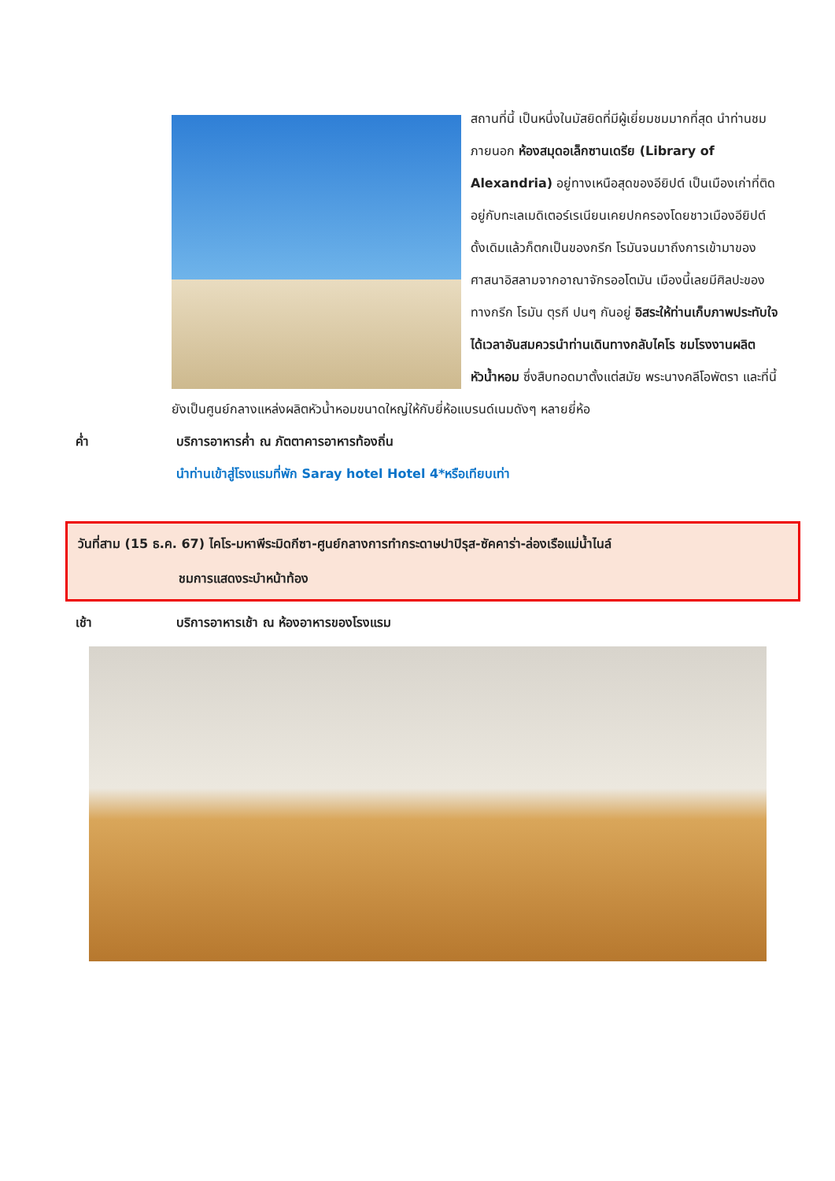สถานที่นี้ เป็นหนึ่งในมัสยิดที่มีผู้เยี่ยมชมมากที่สุด นำท่านชมภายนอก ห้องสมุดอเล็กซานเดรีย (Library of Alexandria) อยู่ทางเหนือสุดของอียิปต์ เป็นเมืองเก่าที่ติดอยู่กับทะเลเมดิเตอร์เรเนียนเคยปกครองโดยชาวเมืองอียิปต์ดั้งเดิมแล้วก็ตกเป็นของกรีก โรมันจนมาถึงการเข้ามาของศาสนาอิสลามจากอาณาจักรออโตมัน เมืองนี้เลยมีศิลปะของทางกรีก โรมัน ตุรกี ปนๆ กันอยู่ อิสระให้ท่านเก็บภาพประทับใจ ได้เวลาอันสมควรนำท่านเดินทางกลับไคโร ชมโรงงานผลิตหัวน้ำหอม ซึ่งสืบทอดมาตั้งแต่สมัย พระนางคลีโอพัตรา และที่นี้ยังเป็นศูนย์กลางแหล่งผลิตหัวน้ำหอมขนาดใหญ่ให้กับยี่ห้อแบรนด์เนมดังๆ หลายยี่ห้อ
ค่ำ บริการอาหารค่ำ ณ ภัตตาคารอาหารท้องถิ่น
นำท่านเข้าสู่โรงแรมที่พัก Saray hotel Hotel 4*หรือเทียบเท่า
วันที่สาม (15 ธ.ค. 67) ไคโร-มหาพีระมิดกีซา-ศูนย์กลางการทำกระดาษปาปิรุส-ซัคคาร่า-ล่องเรือแม่น้ำไนล์
ชมการแสดงระบำหน้าท้อง
เช้า บริการอาหารเช้า ณ ห้องอาหารของโรงแรม